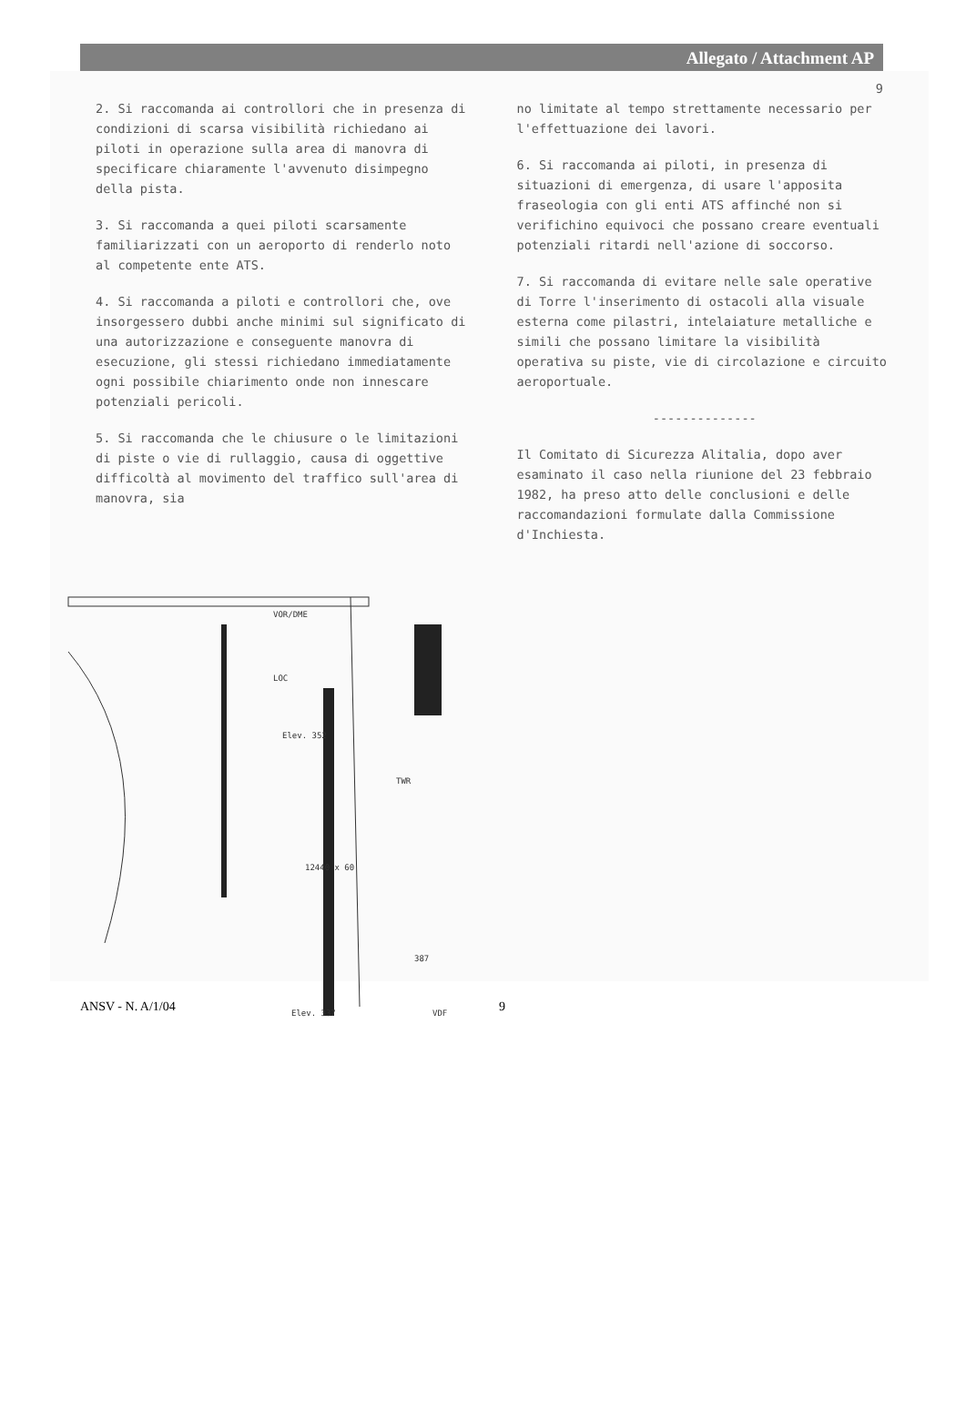Allegato / Attachment AP
9
2. Si raccomanda ai controllori che in presenza di condizioni di scarsa visibilità richiedano ai piloti in operazione sulla area di manovra di specificare chiaramente l'avvenuto disimpegno della pista.
3. Si raccomanda a quei piloti scarsamente familiarizzati con un aeroporto di renderlo noto al competente ente ATS.
4. Si raccomanda a piloti e controllori che, ove insorgessero dubbi anche minimi sul significato di una autorizzazione e conseguente manovra di esecuzione, gli stessi richiedano immediatamente ogni possibile chiarimento onde non innescare potenziali pericoli.
5. Si raccomanda che le chiusure o le limitazioni di piste o vie di rullaggio, causa di oggettive difficoltà al movimento del traffico sull'area di manovra, sia
no limitate al tempo strettamente necessario per l'effettuazione dei lavori.
6. Si raccomanda ai piloti, in presenza di situazioni di emergenza, di usare l'apposita fraseologia con gli enti ATS affinché non si verifichino equivoci che possano creare eventuali potenziali ritardi nell'azione di soccorso.
7. Si raccomanda di evitare nelle sale operative di Torre l'inserimento di ostacoli alla visuale esterna come pilastri, intelaiature metalliche e simili che possano limitare la visibilità operativa su piste, vie di circolazione e circuito aeroportuale.
--------------
Il Comitato di Sicurezza Alitalia, dopo aver esaminato il caso nella riunione del 23 febbraio 1982, ha preso atto delle conclusioni e delle raccomandazioni formulate dalla Commissione d'Inchiesta.
VOR/DME
LOC
Elev. 352
TWR
387
VDF
Elev. 337
12440 x 60
ANSV - N. A/1/04 9